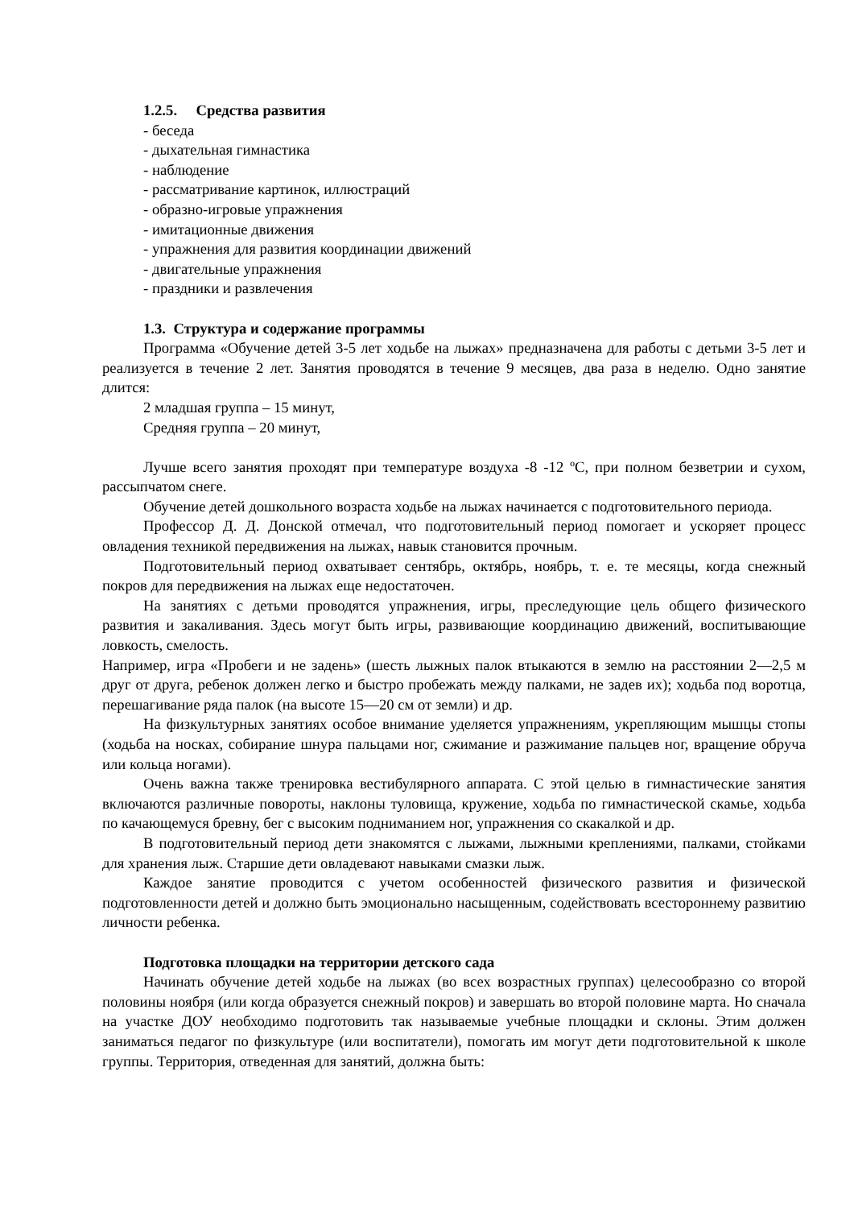1.2.5. Средства развития
- беседа
- дыхательная гимнастика
- наблюдение
- рассматривание картинок, иллюстраций
- образно-игровые упражнения
- имитационные движения
- упражнения для развития координации движений
- двигательные упражнения
- праздники и развлечения
1.3. Структура и содержание программы
Программа «Обучение детей 3-5 лет ходьбе на лыжах» предназначена для работы с детьми 3-5 лет и реализуется в течение 2 лет. Занятия проводятся в течение 9 месяцев, два раза в неделю. Одно занятие длится:
2 младшая группа – 15 минут,
Средняя группа – 20 минут,
Лучше всего занятия проходят при температуре воздуха -8 -12 ºС, при полном безветрии и сухом, рассыпчатом снеге.
Обучение детей дошкольного возраста ходьбе на лыжах начинается с подготовительного периода.
Профессор Д. Д. Донской отмечал, что подготовительный период помогает и ускоряет процесс овладения техникой передвижения на лыжах, навык становится прочным.
Подготовительный период охватывает сентябрь, октябрь, ноябрь, т. е. те месяцы, когда снежный покров для передвижения на лыжах еще недостаточен.
На занятиях с детьми проводятся упражнения, игры, преследующие цель общего физического развития и закаливания. Здесь могут быть игры, развивающие координацию движений, воспитывающие ловкость, смелость.
Например, игра «Пробеги и не задень» (шесть лыжных палок втыкаются в землю на расстоянии 2—2,5 м друг от друга, ребенок должен легко и быстро пробежать между палками, не задев их); ходьба под воротца, перешагивание ряда палок (на высоте 15—20 см от земли) и др.
На физкультурных занятиях особое внимание уделяется упражнениям, укрепляющим мышцы стопы (ходьба на носках, собирание шнура пальцами ног, сжимание и разжимание пальцев ног, вращение обруча или кольца ногами).
Очень важна также тренировка вестибулярного аппарата. С этой целью в гимнастические занятия включаются различные повороты, наклоны туловища, кружение, ходьба по гимнастической скамье, ходьба по качающемуся бревну, бег с высоким подниманием ног, упражнения со скакалкой и др.
В подготовительный период дети знакомятся с лыжами, лыжными креплениями, палками, стойками для хранения лыж. Старшие дети овладевают навыками смазки лыж.
Каждое занятие проводится с учетом особенностей физического развития и физической подготовленности детей и должно быть эмоционально насыщенным, содействовать всестороннему развитию личности ребенка.
Подготовка площадки на территории детского сада
Начинать обучение детей ходьбе на лыжах (во всех возрастных группах) целесообразно со второй половины ноября (или когда образуется снежный покров) и завершать во второй половине марта. Но сначала на участке ДОУ необходимо подготовить так называемые учебные площадки и склоны. Этим должен заниматься педагог по физкультуре (или воспитатели), помогать им могут дети подготовительной к школе группы. Территория, отведенная для занятий, должна быть: